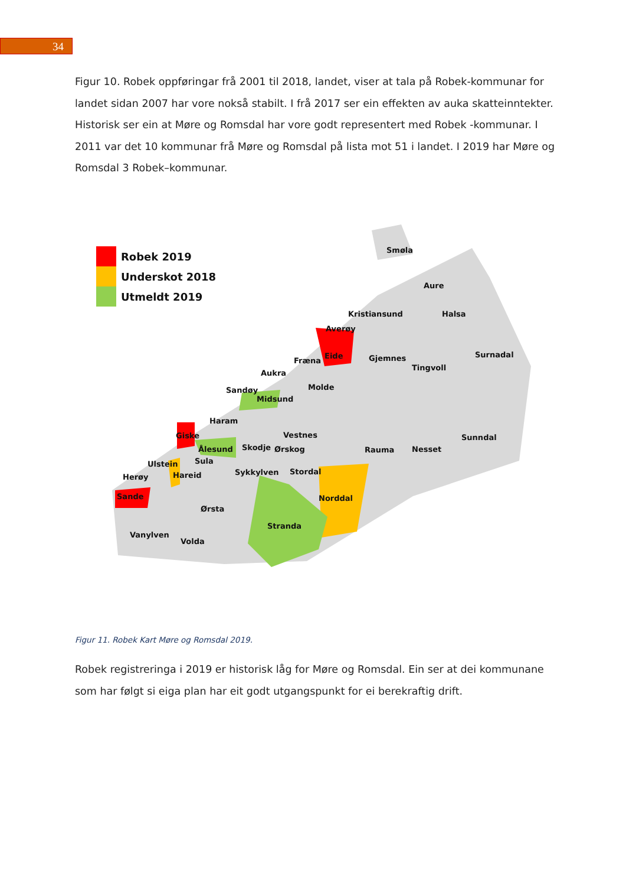34
Figur 10. Robek oppføringar frå 2001 til 2018, landet, viser at tala på Robek-kommunar for landet sidan 2007 har vore nokså stabilt. I frå 2017 ser ein effekten av auka skatteinntekter. Historisk ser ein at Møre og Romsdal har vore godt representert med Robek -kommunar. I 2011 var det 10 kommunar frå Møre og Romsdal på lista mot 51 i landet. I 2019 har Møre og Romsdal 3 Robek–kommunar.
Robek 2019
Underskot 2018
Utmeldt 2019
Smøla
Aure
Kristiansund
Halsa
Averøy
Fræna
Eide
Gjemnes
Surnadal
Tingvoll
Aukra
Molde
Sandøy
Midsund
Haram
Giske
Vestnes
Sunndal
Ålesund
Skodje
Ørskog
Rauma
Nesset
Ulstein
Sula
Herøy
Hareid
Sykkylven
Stordal
Sande
Norddal
Ørsta
Stranda
Vanylven
Volda
Figur 11. Robek Kart Møre og Romsdal 2019.
Robek registreringa i 2019 er historisk låg for Møre og Romsdal. Ein ser at dei kommunane som har følgt si eiga plan har eit godt utgangspunkt for ei berekraftig drift.